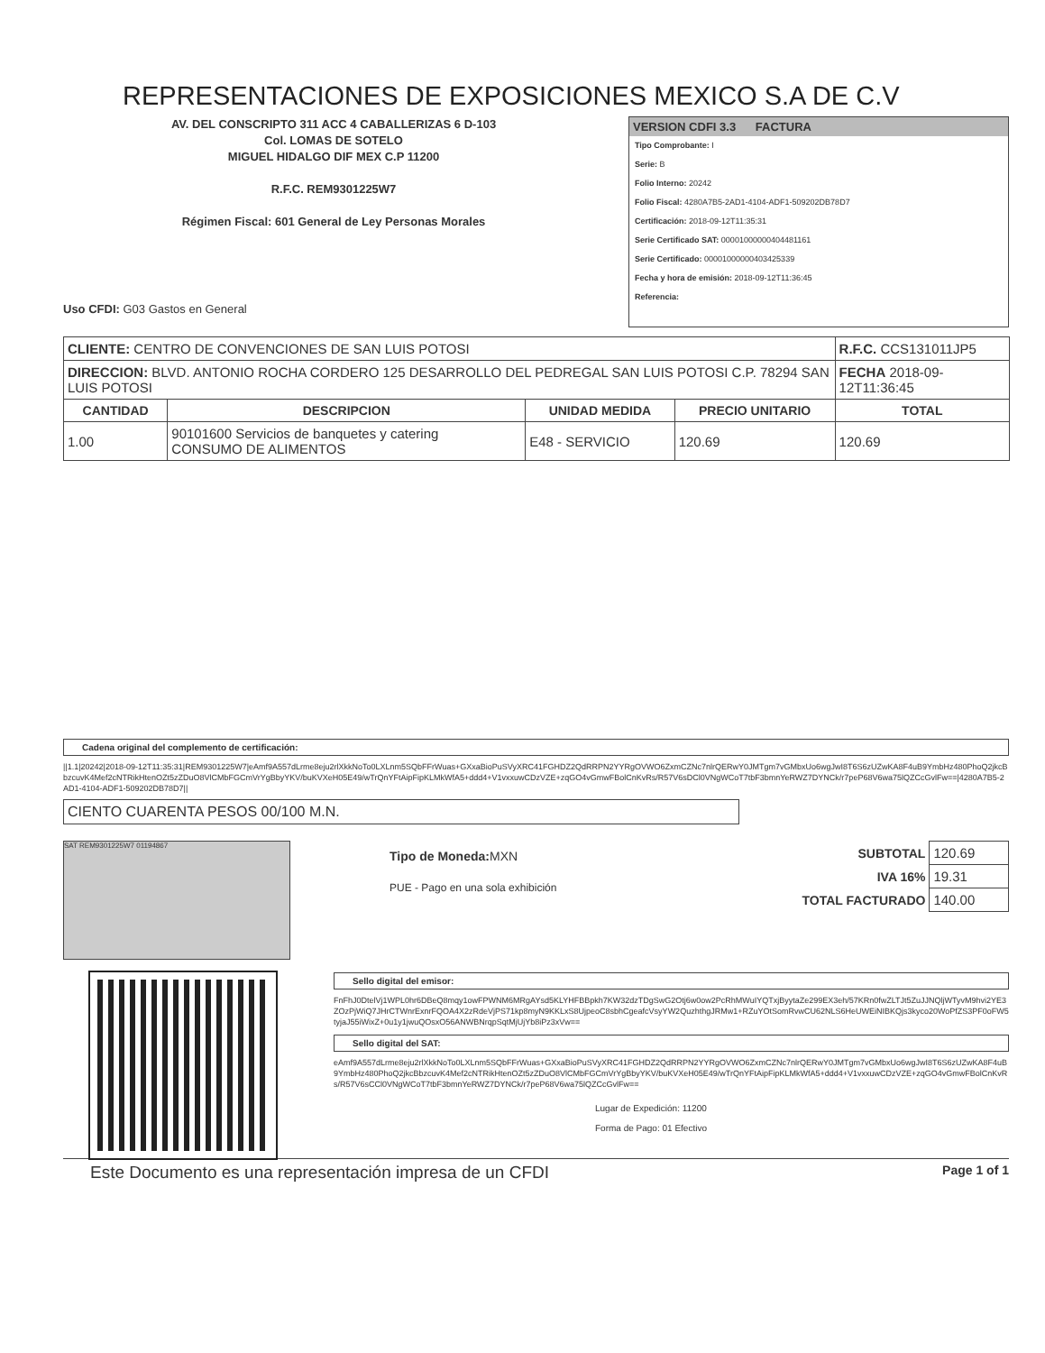REPRESENTACIONES DE EXPOSICIONES MEXICO S.A DE C.V
AV. DEL CONSCRIPTO 311 ACC 4 CABALLERIZAS 6 D-103
Col. LOMAS DE SOTELO
MIGUEL HIDALGO DIF MEX C.P 11200
R.F.C. REM9301225W7
Régimen Fiscal: 601 General de Ley Personas Morales
Uso CFDI: G03 Gastos en General
VERSION CDFI 3.3 FACTURA
Tipo Comprobante: I
Serie: B
Folio Interno: 20242
Folio Fiscal: 4280A7B5-2AD1-4104-ADF1-509202DB78D7
Certificación: 2018-09-12T11:35:31
Serie Certificado SAT: 00001000000404481161
Serie Certificado: 00001000000403425339
Fecha y hora de emisión: 2018-09-12T11:36:45
Referencia:
| CLIENTE: CENTRO DE CONVENCIONES DE SAN LUIS POTOSI | | | | R.F.C. CCS131011JP5 |
| DIRECCION: BLVD. ANTONIO ROCHA CORDERO 125 DESARROLLO DEL PEDREGAL SAN LUIS POTOSI C.P. 78294 SAN LUIS POTOSI | | | | FECHA 2018-09-12T11:36:45 |
| CANTIDAD | DESCRIPCION | UNIDAD MEDIDA | PRECIO UNITARIO | TOTAL |
| 1.00 | 90101600 Servicios de banquetes y catering CONSUMO DE ALIMENTOS | E48 - SERVICIO | 120.69 | 120.69 |
Cadena original del complemento de certificación:
||1.1|20242|2018-09-12T11:35:31|REM9301225W7|eAmf9A557dLrme8eju2rlXkkNoTo0LXLnm5SQbFFrWuas+GXxaBioPuSVyXRC41FGHDZ2QdRRPN2YYRgOVWO6ZxmCZNc7nlrQERwY0JMTgm7vGMbxUo6wgJwI8T6S6zUZwKA8F4uB9YmbHz480PhoQ2jkcBbzcuvK4Mef2cNTRikHtenOZt5zZDuO8VlCMbFGCmVrYgBbyYKV/buKVXeH05E49/wTrQnYFtAipFipKLMkWfA5+ddd4+V1vxxuwCDzVZE+zqGO4vGmwFBolCnKvRs/R57V6sDCl0VNgWCoT7tbF3bmnYeRWZ7DYNCk/r7peP68V6wa75lQZCcGvlFw==|4280A7B5-2AD1-4104-ADF1-509202DB78D7||
CIENTO CUARENTA PESOS 00/100 M.N.
SAT REM9301225W7 01194867
Tipo de Moneda: MXN
PUE - Pago en una sola exhibición
| SUBTOTAL | 120.69 |
| IVA 16% | 19.31 |
| TOTAL FACTURADO | 140.00 |
Sello digital del emisor:
FnFhJ0DtelVj1WPL0hr6DBeQ8mqy1owFPWNM6MRgAYsd5KLYHFBBpkh7KW32dzTDgSwG2Otj6w0ow2PcRhMWuIYQTxjByytaZe299EX3eh/57KRn0fwZLTJt5ZuJJNQljWTyvM9hvi2YE3ZOzPjWiQ7JHrCTWnrExnrFQOA4X2zRdeVjPS71kp8myN9KKLxS8UjpeoC8sbhCgeafcVsyYW2QuzhthgJRMw1+RZuYOtSomRvwCU62NLS6HeUWEiNIBKQjs3kyco20WoPfZS3PF0oFW5tyjaJ55iWixZ+0u1y1jwuQOsxO56ANWBNrqpSqtMjUjYb8iPz3xVw==
Sello digital del SAT:
eAmf9A557dLrme8eju2rlXkkNoTo0LXLnm5SQbFFrWuas+GXxaBioPuSVyXRC41FGHDZ2QdRRPN2YYRgOVWO6ZxmCZNc7nlrQERwY0JMTgm7vGMbxUo6wgJwI8T6S6zUZwKA8F4uB9YmbHz480PhoQ2jkcBbzcuvK4Mef2cNTRikHtenOZt5zZDuO8VlCMbFGCmVrYgBbyYKV/buKVXeH05E49/wTrQnYFtAipFipKLMkWfA5+ddd4+V1vxxuwCDzVZE+zqGO4vGmwFBolCnKvRs/R57V6sCCl0VNgWCoT7tbF3bmnYeRWZ7DYNCk/r7peP68V6wa75lQZCcGvlFw==
Lugar de Expedición: 11200
Forma de Pago: 01 Efectivo
Este Documento es una representación impresa de un CFDI Page 1 of 1